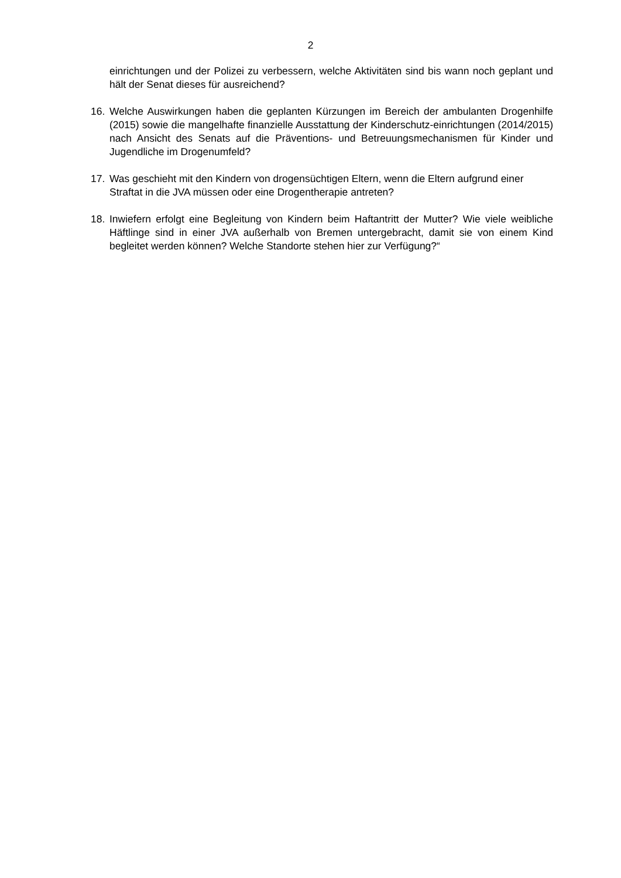2
einrichtungen und der Polizei zu verbessern, welche Aktivitäten sind bis wann noch geplant und hält der Senat dieses für ausreichend?
16. Welche Auswirkungen haben die geplanten Kürzungen im Bereich der ambulanten Drogenhilfe (2015) sowie die mangelhafte finanzielle Ausstattung der Kinderschutz-einrichtungen (2014/2015) nach Ansicht des Senats auf die Präventions- und Betreuungsmechanismen für Kinder und Jugendliche im Drogenumfeld?
17. Was geschieht mit den Kindern von drogensüchtigen Eltern, wenn die Eltern aufgrund einer Straftat in die JVA müssen oder eine Drogentherapie antreten?
18. Inwiefern erfolgt eine Begleitung von Kindern beim Haftantritt der Mutter? Wie viele weibliche Häftlinge sind in einer JVA außerhalb von Bremen untergebracht, damit sie von einem Kind begleitet werden können? Welche Standorte stehen hier zur Verfügung?“